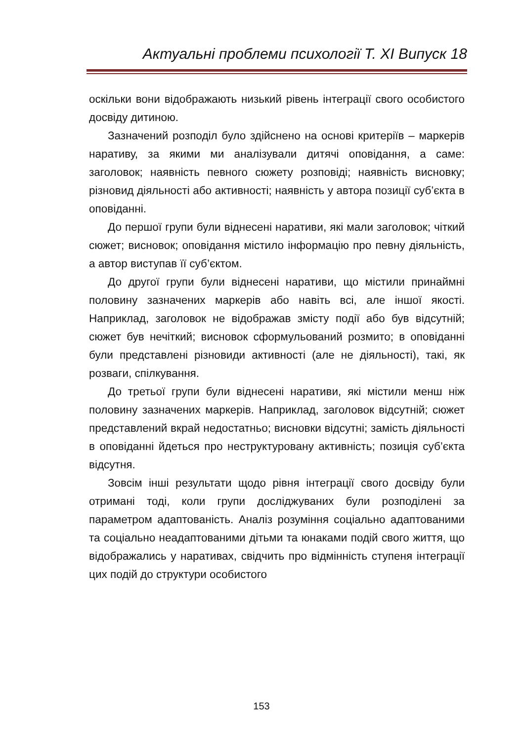Актуальні проблеми психології Т. ХІ Випуск 18
оскільки вони відображають низький рівень інтеграції свого особистого досвіду дитиною.
Зазначений розподіл було здійснено на основі критеріїв – маркерів наративу, за якими ми аналізували дитячі оповідання, а саме: заголовок; наявність певного сюжету розповіді; наявність висновку; різновид діяльності або активності; наявність у автора позиції суб’єкта в оповіданні.
До першої групи були віднесені наративи, які мали заголовок; чіткий сюжет; висновок; оповідання містило інформацію про певну діяльність, а автор виступав її суб’єктом.
До другої групи були віднесені наративи, що містили принаймні половину зазначених маркерів або навіть всі, але іншої якості. Наприклад, заголовок не відображав змісту події або був відсутній; сюжет був нечіткий; висновок сформульований розмито; в оповіданні були представлені різновиди активності (але не діяльності), такі, як розваги, спілкування.
До третьої групи були віднесені наративи, які містили менш ніж половину зазначених маркерів. Наприклад, заголовок відсутній; сюжет представлений вкрай недостатньо; висновки відсутні; замість діяльності в оповіданні йдеться про неструктуровану активність; позиція суб’єкта відсутня.
Зовсім інші результати щодо рівня інтеграції свого досвіду були отримані тоді, коли групи досліджуваних були розподілені за параметром адаптованість. Аналіз розуміння соціально адаптованими та соціально неадаптованими дітьми та юнаками подій свого життя, що відображались у наративах, свідчить про відмінність ступеня інтеграції цих подій до структури особистого
153